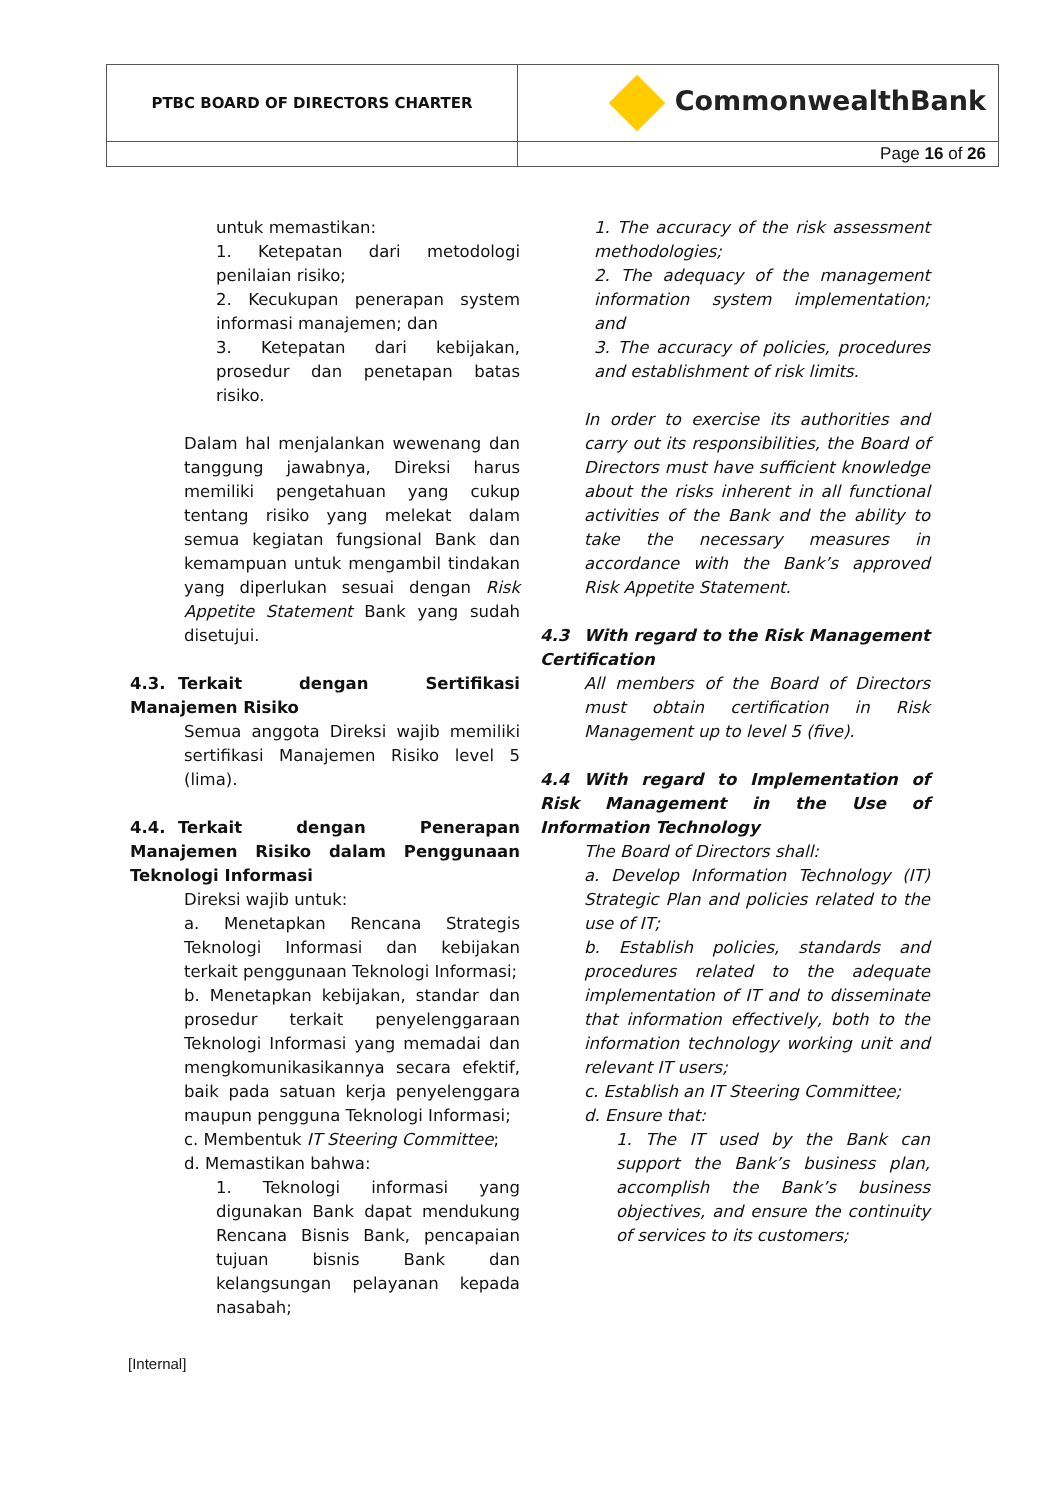| PTBC BOARD OF DIRECTORS CHARTER | CommonwealthBank |
| | Page 16 of 26 |
untuk memastikan:
1. Ketepatan dari metodologi penilaian risiko;
2. Kecukupan penerapan system informasi manajemen; dan
3. Ketepatan dari kebijakan, prosedur dan penetapan batas risiko.
Dalam hal menjalankan wewenang dan tanggung jawabnya, Direksi harus memiliki pengetahuan yang cukup tentang risiko yang melekat dalam semua kegiatan fungsional Bank dan kemampuan untuk mengambil tindakan yang diperlukan sesuai dengan Risk Appetite Statement Bank yang sudah disetujui.
4.3. Terkait dengan Sertifikasi Manajemen Risiko
Semua anggota Direksi wajib memiliki sertifikasi Manajemen Risiko level 5 (lima).
4.4. Terkait dengan Penerapan Manajemen Risiko dalam Penggunaan Teknologi Informasi
Direksi wajib untuk:
a. Menetapkan Rencana Strategis Teknologi Informasi dan kebijakan terkait penggunaan Teknologi Informasi;
b. Menetapkan kebijakan, standar dan prosedur terkait penyelenggaraan Teknologi Informasi yang memadai dan mengkomunikasikannya secara efektif, baik pada satuan kerja penyelenggara maupun pengguna Teknologi Informasi;
c. Membentuk IT Steering Committee;
d. Memastikan bahwa:
1. Teknologi informasi yang digunakan Bank dapat mendukung Rencana Bisnis Bank, pencapaian tujuan bisnis Bank dan kelangsungan pelayanan kepada nasabah;
1. The accuracy of the risk assessment methodologies;
2. The adequacy of the management information system implementation; and
3. The accuracy of policies, procedures and establishment of risk limits.
In order to exercise its authorities and carry out its responsibilities, the Board of Directors must have sufficient knowledge about the risks inherent in all functional activities of the Bank and the ability to take the necessary measures in accordance with the Bank’s approved Risk Appetite Statement.
4.3 With regard to the Risk Management Certification
All members of the Board of Directors must obtain certification in Risk Management up to level 5 (five).
4.4 With regard to Implementation of Risk Management in the Use of Information Technology
The Board of Directors shall:
a. Develop Information Technology (IT) Strategic Plan and policies related to the use of IT;
b. Establish policies, standards and procedures related to the adequate implementation of IT and to disseminate that information effectively, both to the information technology working unit and relevant IT users;
c. Establish an IT Steering Committee;
d. Ensure that:
1. The IT used by the Bank can support the Bank’s business plan, accomplish the Bank’s business objectives, and ensure the continuity of services to its customers;
[Internal]